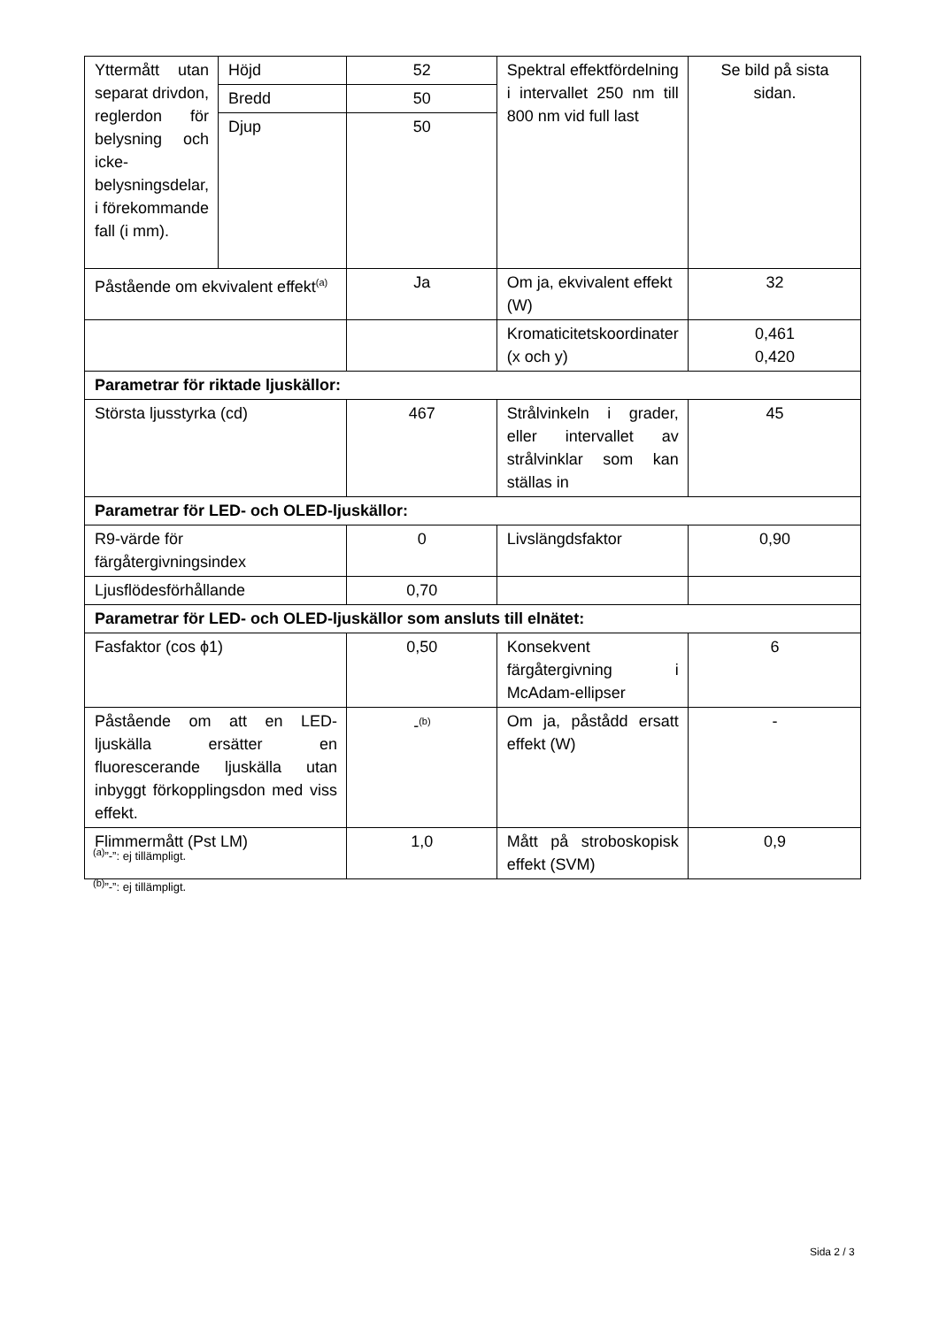| Yttermått utan separat drivdon, reglerdon för belysning och icke-belysningsdelar, i förekommande fall (i mm). | Höjd | 52 | Spektral effektfördelning i intervallet 250 nm till 800 nm vid full last | Se bild på sista sidan. |
| | Bredd | 50 | | |
| | Djup | 50 | | |
| Påstående om ekvivalent effekt<sup>(a)</sup> | | Ja | Om ja, ekvivalent effekt (W) | 32 |
| | | | Kromaticitetskoordinater (x och y) | 0,461 0,420 |
| Parametrar för riktade ljuskällor: | | | | |
| Största ljusstyrka (cd) | | 467 | Strålvinkeln i grader, eller intervallet av strålvinklar som kan ställas in | 45 |
| Parametrar för LED- och OLED-ljuskällor: | | | | |
| R9-värde för färgåtergivningsindex | | 0 | Livslängdsfaktor | 0,90 |
| Ljusflödesförhållande | | 0,70 | | |
| Parametrar för LED- och OLED-ljuskällor som ansluts till elnätet: | | | | |
| Fasfaktor (cos ϕ1) | | 0,50 | Konsekvent färgåtergivning i McAdam-ellipser | 6 |
| Påstående om att en LED-ljuskälla ersätter en fluorescerande ljuskälla utan inbyggt förkopplingsdon med viss effekt. | | -<sup>(b)</sup> | Om ja, påstådd ersatt effekt (W) | - |
| Flimmermått (Pst LM) | | 1,0 | Mått på stroboskopisk effekt (SVM) | 0,9 |
<sup>(a)</sup>”-”: ej tillämpligt.
<sup>(b)</sup>”-”: ej tillämpligt.
Sida 2 / 3